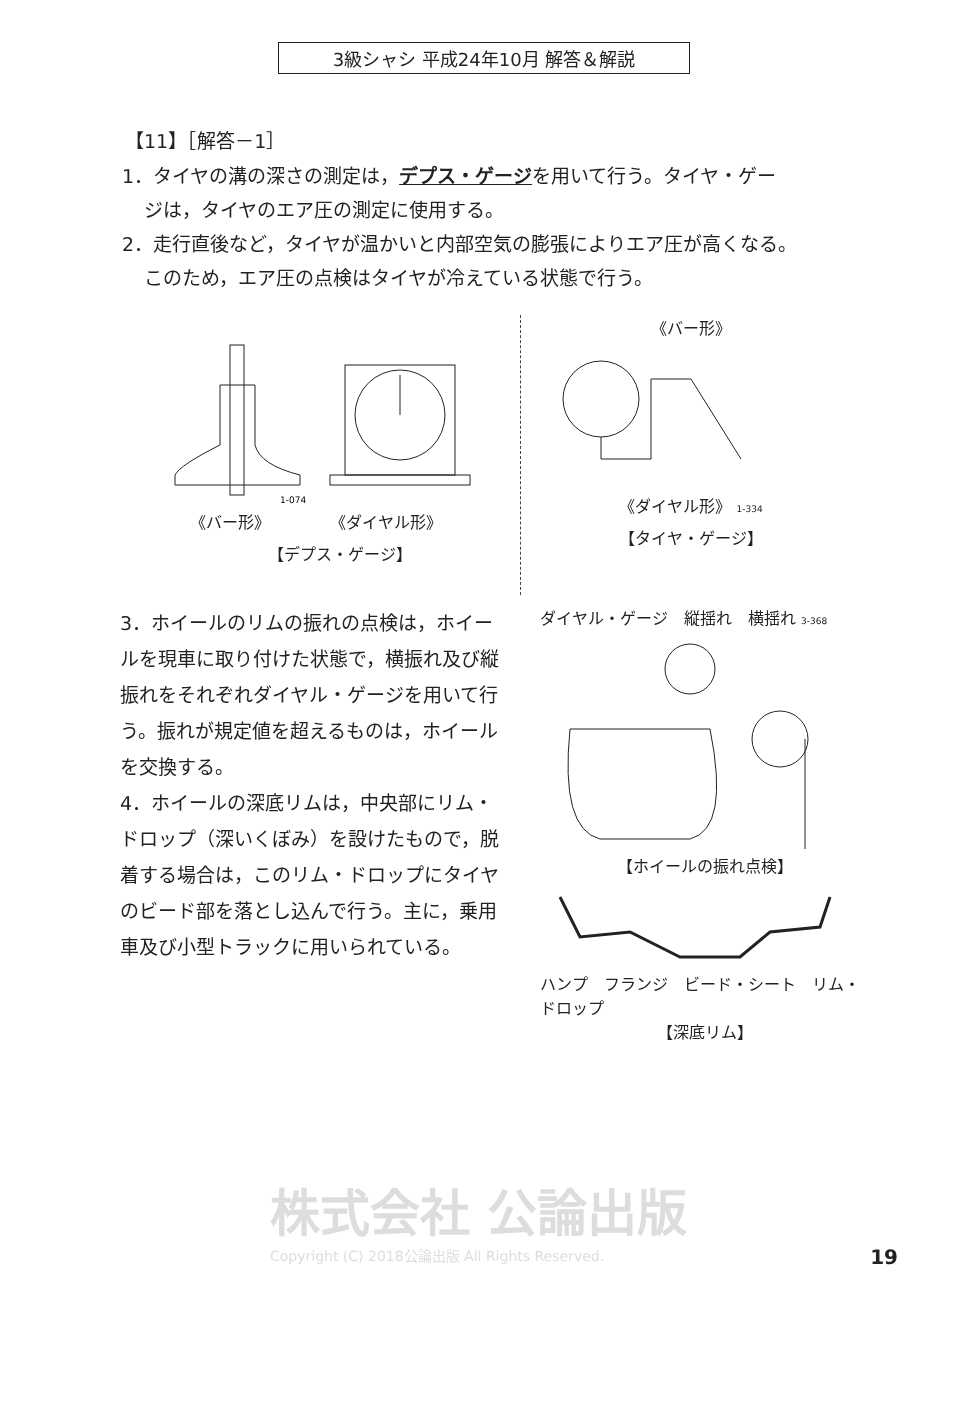3級シャシ 平成24年10月 解答＆解説
【11】［解答－1］
1．タイヤの溝の深さの測定は，デプス・ゲージを用いて行う。タイヤ・ゲー
ジは，タイヤのエア圧の測定に使用する。
2．走行直後など，タイヤが温かいと内部空気の膨張によりエア圧が高くなる。
このため，エア圧の点検はタイヤが冷えている状態で行う。
1-074
《バー形》 《ダイヤル形》
【デプス・ゲージ】
《バー形》
《ダイヤル形》 1-334
【タイヤ・ゲージ】
3．ホイールのリムの振れの点検は，ホイールを現車に取り付けた状態で，横振れ及び縦振れをそれぞれダイヤル・ゲージを用いて行う。振れが規定値を超えるものは，ホイールを交換する。
4．ホイールの深底リムは，中央部にリム・ドロップ（深いくぼみ）を設けたもので，脱着する場合は，このリム・ドロップにタイヤのビード部を落とし込んで行う。主に，乗用車及び小型トラックに用いられている。
ダイヤル・ゲージ　縦揺れ　横揺れ 3-368
【ホイールの振れ点検】
ハンプ　フランジ　ビード・シート　リム・ドロップ
【深底リム】
株式会社 公論出版
Copyright (C) 2018公論出版 All Rights Reserved.
19